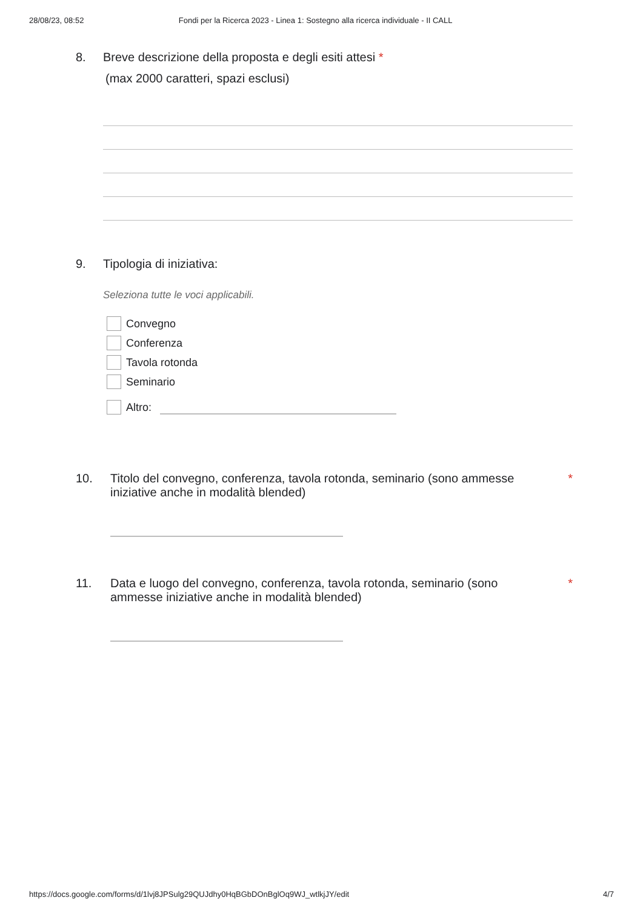28/08/23, 08:52 Fondi per la Ricerca 2023 - Linea 1: Sostegno alla ricerca individuale - II CALL
8. Breve descrizione della proposta e degli esiti attesi *
(max 2000 caratteri, spazi esclusi)
9. Tipologia di iniziativa:
Seleziona tutte le voci applicabili.
Convegno
Conferenza
Tavola rotonda
Seminario
Altro:
10. Titolo del convegno, conferenza, tavola rotonda, seminario (sono ammesse iniziative anche in modalità blended)
*
11. Data e luogo del convegno, conferenza, tavola rotonda, seminario (sono ammesse iniziative anche in modalità blended)
*
https://docs.google.com/forms/d/1lvj8JPSulg29QUJdhy0HqBGbDOnBglOq9WJ_wtlkjJY/edit 4/7